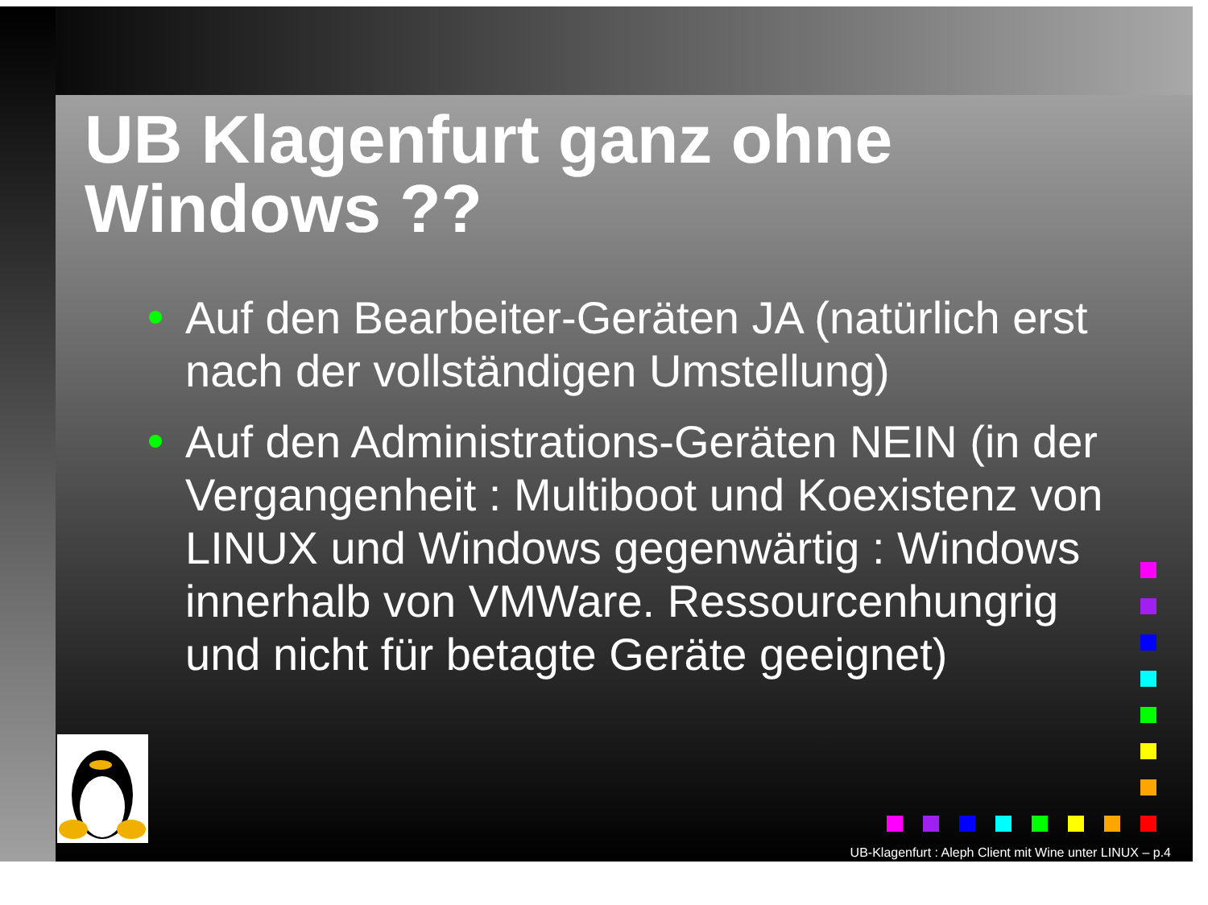UB Klagenfurt ganz ohne Windows ??
Auf den Bearbeiter-Geräten JA (natürlich erst nach der vollständigen Umstellung)
Auf den Administrations-Geräten NEIN (in der Vergangenheit : Multiboot und Koexistenz von LINUX und Windows gegenwärtig : Windows innerhalb von VMWare. Ressourcenhungrig und nicht für betagte Geräte geeignet)
UB-Klagenfurt : Aleph Client mit Wine unter LINUX – p.4